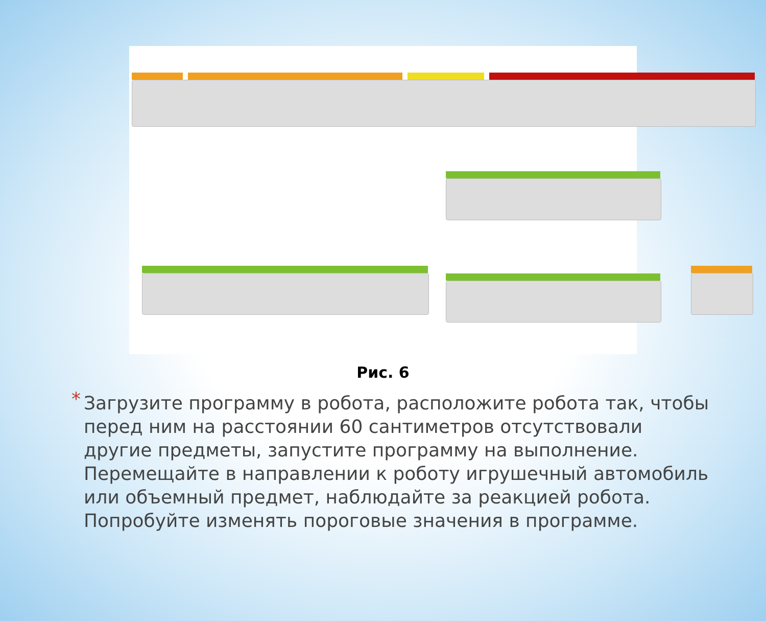Рис. 6
* Загрузите программу в робота, расположите робота так, чтобы перед ним на расстоянии 60 сантиметров отсутствовали другие предметы, запустите программу на выполнение. Перемещайте в направлении к роботу игрушечный автомобиль или объемный предмет, наблюдайте за реакцией робота. Попробуйте изменять пороговые значения в программе.